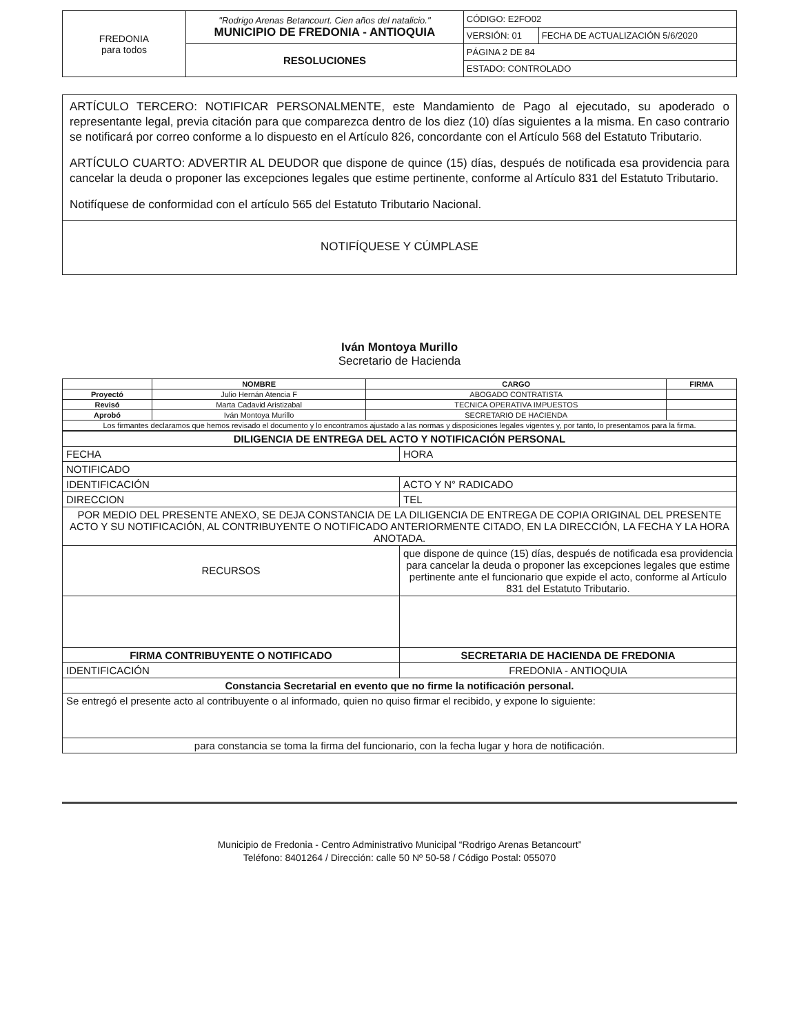| FREDONIA para todos | "Rodrigo Arenas Betancourt. Cien años del natalicio." MUNICIPIO DE FREDONIA - ANTIOQUIA | CÓDIGO: E2FO02 | |
| | | VERSIÓN: 01 | FECHA DE ACTUALIZACIÓN 5/6/2020 |
| | RESOLUCIONES | PÁGINA 2 DE 84 | |
| | | ESTADO: CONTROLADO | |
ARTÍCULO TERCERO: NOTIFICAR PERSONALMENTE, este Mandamiento de Pago al ejecutado, su apoderado o representante legal, previa citación para que comparezca dentro de los diez (10) días siguientes a la misma. En caso contrario se notificará por correo conforme a lo dispuesto en el Artículo 826, concordante con el Artículo 568 del Estatuto Tributario.
ARTÍCULO CUARTO: ADVERTIR AL DEUDOR que dispone de quince (15) días, después de notificada esa providencia para cancelar la deuda o proponer las excepciones legales que estime pertinente, conforme al Artículo 831 del Estatuto Tributario.
Notifíquese de conformidad con el artículo 565 del Estatuto Tributario Nacional.
NOTIFÍQUESE Y CÚMPLASE
Iván Montoya Murillo
Secretario de Hacienda
| | NOMBRE | CARGO | FIRMA |
| --- | --- | --- | --- |
| Proyectó | Julio Hernán Atencia F | ABOGADO CONTRATISTA | |
| Revisó | Marta Cadavid Aristizabal | TECNICA OPERATIVA IMPUESTOS | |
| Aprobó | Iván Montoya Murillo | SECRETARIO DE HACIENDA | |
| Los firmantes declaramos que hemos revisado el documento y lo encontramos ajustado a las normas y disposiciones legales vigentes y, por tanto, lo presentamos para la firma. | | | |
| DILIGENCIA DE ENTREGA DEL ACTO Y NOTIFICACIÓN PERSONAL | | | |
| FECHA | | HORA | |
| NOTIFICADO | | | |
| IDENTIFICACIÓN | | ACTO Y N° RADICADO | |
| DIRECCION | | | TEL |
| POR MEDIO DEL PRESENTE ANEXO, SE DEJA CONSTANCIA DE LA DILIGENCIA DE ENTREGA DE COPIA ORIGINAL DEL PRESENTE ACTO Y SU NOTIFICACIÓN, AL CONTRIBUYENTE O NOTIFICADO ANTERIORMENTE CITADO, EN LA DIRECCIÓN, LA FECHA Y LA HORA ANOTADA. | | | |
| RECURSOS | que dispone de quince (15) días, después de notificada esa providencia para cancelar la deuda o proponer las excepciones legales que estime pertinente ante el funcionario que expide el acto, conforme al Artículo 831 del Estatuto Tributario. | | |
| FIRMA CONTRIBUYENTE O NOTIFICADO | | SECRETARIA DE HACIENDA DE FREDONIA | |
| IDENTIFICACIÓN | | FREDONIA - ANTIOQUIA | |
| Constancia Secretarial en evento que no firme la notificación personal. | | | |
| Se entregó el presente acto al contribuyente o al informado, quien no quiso firmar el recibido, y expone lo siguiente: | | | |
| para constancia se toma la firma del funcionario, con la fecha lugar y hora de notificación. | | | |
Municipio de Fredonia - Centro Administrativo Municipal “Rodrigo Arenas Betancourt”
Teléfono: 8401264 / Dirección: calle 50 Nº 50-58 / Código Postal: 055070